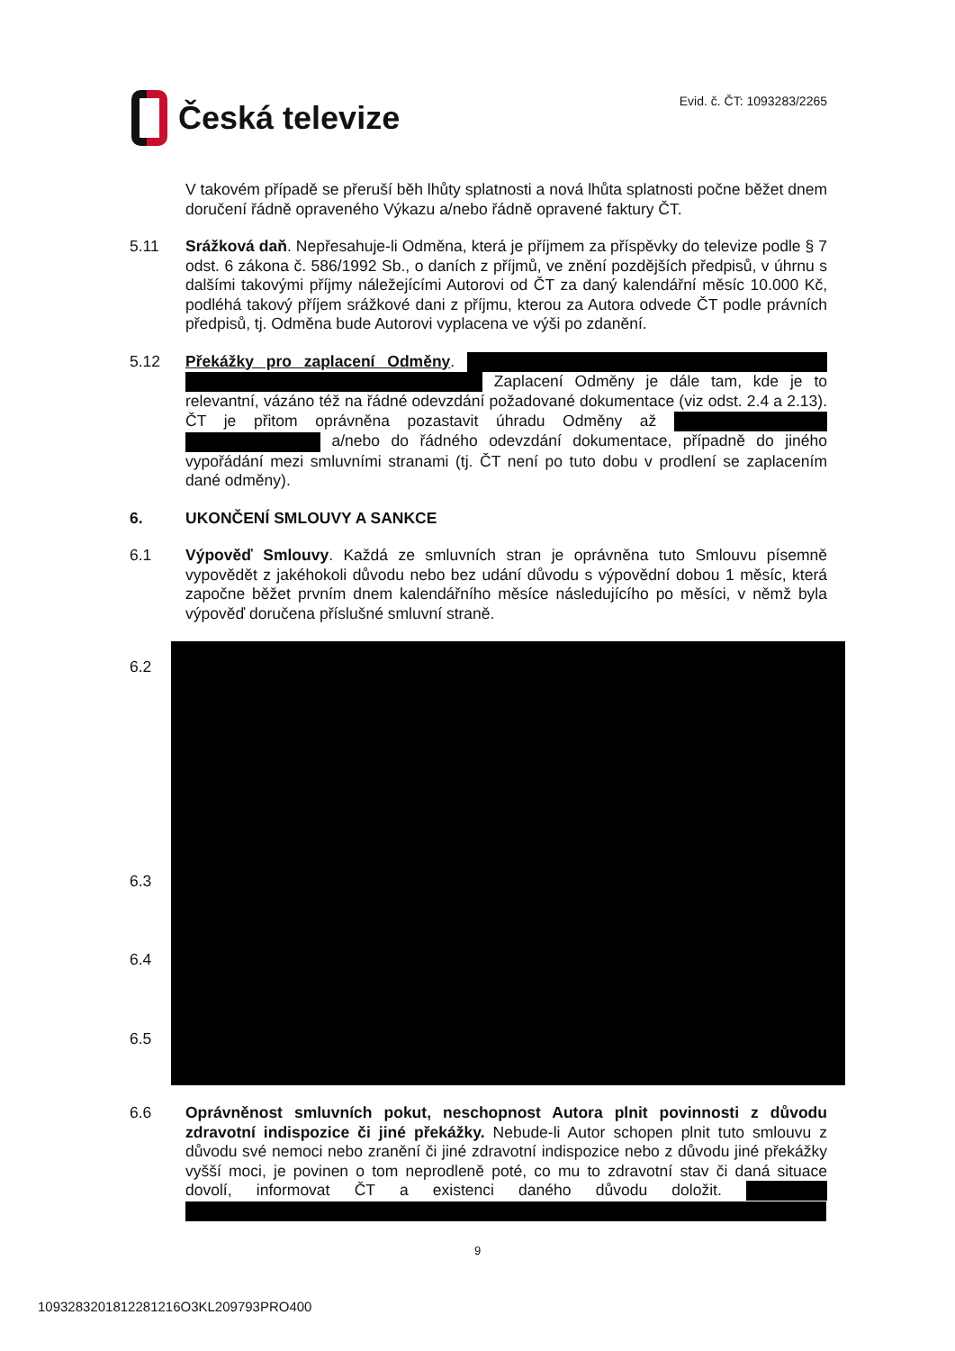Česká televize Evid. č. ČT: 1093283/2265
V takovém případě se přeruší běh lhůty splatnosti a nová lhůta splatnosti počne běžet dnem doručení řádně opraveného Výkazu a/nebo řádně opravené faktury ČT.
5.11 Srážková daň. Nepřesahuje-li Odměna, která je příjmem za příspěvky do televize podle § 7 odst. 6 zákona č. 586/1992 Sb., o daních z příjmů, ve znění pozdějších předpisů, v úhrnu s dalšími takovými příjmy náležejícími Autorovi od ČT za daný kalendářní měsíc 10.000 Kč, podléhá takový příjem srážkové dani z příjmu, kterou za Autora odvede ČT podle právních předpisů, tj. Odměna bude Autorovi vyplacena ve výši po zdanění.
5.12 Překážky pro zaplacení Odměny. Zaplacení Odměny je dále tam, kde je to relevantní, vázáno též na řádné odevzdání požadované dokumentace (viz odst. 2.4 a 2.13). ČT je přitom oprávněna pozastavit úhradu Odměny až a/nebo do řádného odevzdání dokumentace, případně do jiného vypořádání mezi smluvními stranami (tj. ČT není po tuto dobu v prodlení se zaplacením dané odměny).
6. UKONČENÍ SMLOUVY A SANKCE
6.1 Výpověď Smlouvy. Každá ze smluvních stran je oprávněna tuto Smlouvu písemně vypovědět z jakéhokoli důvodu nebo bez udání důvodu s výpovědní dobou 1 měsíc, která započne běžet prvním dnem kalendářního měsíce následujícího po měsíci, v němž byla výpověď doručena příslušné smluvní straně.
6.2
6.3
6.4
6.5
6.6 Oprávněnost smluvních pokut, neschopnost Autora plnit povinnosti z důvodu zdravotní indispozice či jiné překážky. Nebude-li Autor schopen plnit tuto smlouvu z důvodu své nemoci nebo zranění či jiné zdravotní indispozice nebo z důvodu jiné překážky vyšší moci, je povinen o tom neprodleně poté, co mu to zdravotní stav či daná situace dovolí, informovat ČT a existenci daného důvodu doložit.
9
1093283201812281216O3KL209793PRO400